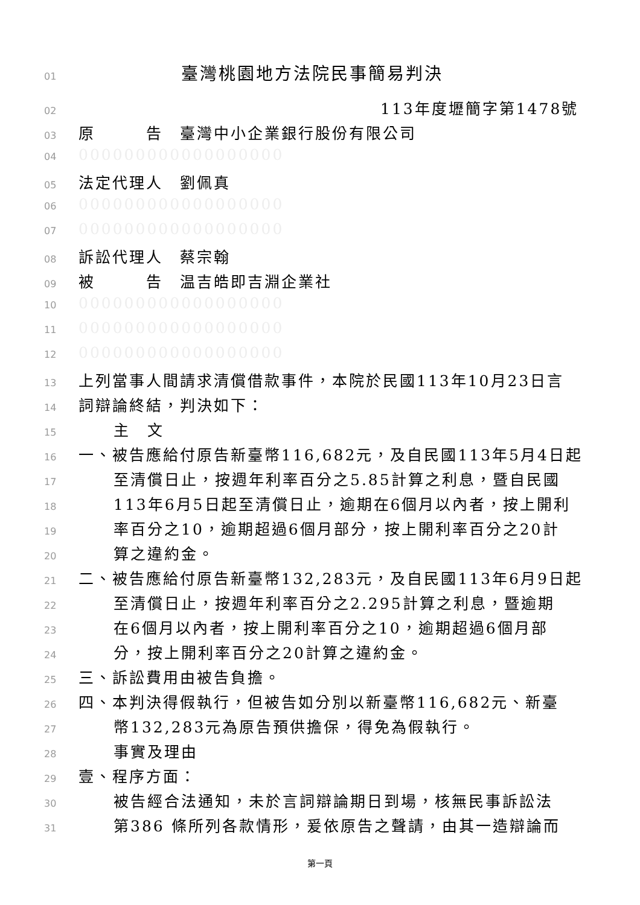01 臺灣桃園地方法院民事簡易判決
02 113年度壢簡字第1478號
03 原　　　告　臺灣中小企業銀行股份有限公司
04 000000000000000000
05 法定代理人　劉佩真
06 000000000000000000
07 000000000000000000
08 訴訟代理人　蔡宗翰
09 被　　　告　温吉皓即吉淵企業社
10 000000000000000000
11 000000000000000000
12 000000000000000000
13 上列當事人間請求清償借款事件，本院於民國113年10月23日言
14 詞辯論終結，判決如下：
15 主　文
16 一、被告應給付原告新臺幣116,682元，及自民國113年5月4日起
17 至清償日止，按週年利率百分之5.85計算之利息，暨自民國
18 113年6月5日起至清償日止，逾期在6個月以內者，按上開利
19 率百分之10，逾期超過6個月部分，按上開利率百分之20計
20 算之違約金。
21 二、被告應給付原告新臺幣132,283元，及自民國113年6月9日起
22 至清償日止，按週年利率百分之2.295計算之利息，暨逾期
23 在6個月以內者，按上開利率百分之10，逾期超過6個月部
24 分，按上開利率百分之20計算之違約金。
25 三、訴訟費用由被告負擔。
26 四、本判決得假執行，但被告如分別以新臺幣116,682元、新臺
27 幣132,283元為原告預供擔保，得免為假執行。
28 事實及理由
29 壹、程序方面：
30 被告經合法通知，未於言詞辯論期日到場，核無民事訴訟法
31 第386 條所列各款情形，爰依原告之聲請，由其一造辯論而
第一頁